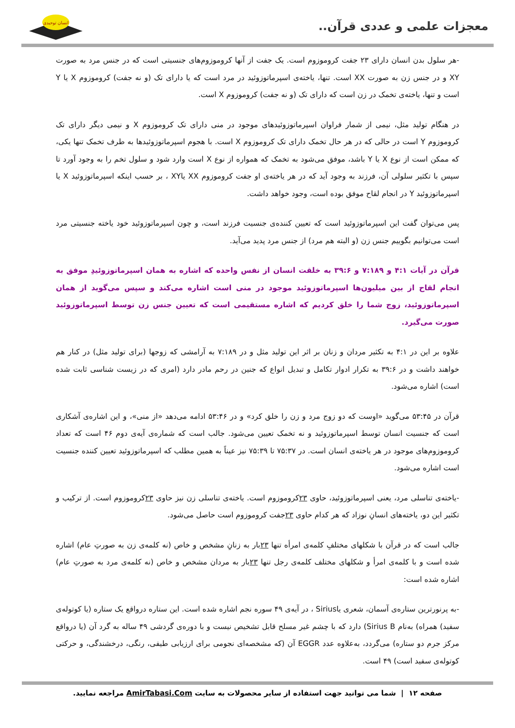معجزات علمی و عددی قرآن..
انسان توحیدی
-هر سلول بدن انسان دارای ۲۳ جفت کروموزوم است. یک جفت از آنها کروموزوم‌های جنسیتی است که در جنس مرد به صورت XY و در جنس زن به صورت XX است. تنها، یاخته‌ی اسپرماتوزوئید در مرد است که یا دارای تک (و نه جفت) کروموزوم X یا Y است و تنها، یاخته‌ی تخمک در زن است که دارای تک (و نه جفت) کروموزوم X است.
در هنگام تولید مثل، نیمی از شمار فراوان اسپرماتوزوئیدهای موجود در منی دارای تک کروموزوم X و نیمی دیگر دارای تک کروموزوم Y است در حالی که در هر حال تخمک دارای تک کروموزوم X است. با هجوم اسپرماتوزوئیدها به طرف تخمک تنها یکی، که ممکن است از نوع X یا Y باشد، موفق می‌شود به تخمک که همواره از نوع X است وارد شود و سلول تخم را به وجود آورد تا سپس با تکثیر سلولی آن، فرزند به وجود آید که در هر یاخته‌ی او جفت کروموزوم XX یاXY ، بر حسب اینکه اسپرماتوزوئید X یا اسپرماتوزوئید Y در انجام لقاح موفق بوده است، وجود خواهد داشت.
پس می‌توان گفت این اسپرماتوزوئید است که تعیین کننده‌ی جنسیت فرزند است، و چون اسپرماتوزوئید خود یاخته جنسیتی مرد است می‌توانیم بگوییم جنس زن (و البته هم مرد) از جنس مرد پدید می‌آید.
قرآن در آیات ۴:۱ و ۷:۱۸۹ و ۳۹:۶ به خلقت انسان از نفس واحده که اشاره به همان اسپرماتوزوئیدِ موفق به انجام لقاح از بین میلیون‌ها اسپرماتوزوئید موجود در منی است اشاره می‌کند و سپس می‌گوید از همان اسپرماتوزوئید، زوج شما را خلق کردیم که اشاره مستقیمی است که تعیین جنس زن توسط اسپرماتوزوئید صورت می‌گیرد.
علاوه بر این در ۴:۱ به تکثیر مردان و زنان بر اثر این تولید مثل و در ۷:۱۸۹ به آرامشی که زوجها (برای تولید مثل) در کنار هم خواهند داشت و در ۳۹:۶ به تکرار ادوار تکامل و تبدیل انواع که جنین در رحم مادر دارد (امری که در زیست شناسی ثابت شده است) اشاره می‌شود.
قرآن در ۵۳:۴۵ می‌گوید «اوست که دو زوج مرد و زن را خلق کرد» و در ۵۳:۴۶ ادامه می‌دهد «از منی»، و این اشاره‌ی آشکاری است که جنسیت انسان توسط اسپرماتوزوئید و نه تخمک تعیین می‌شود. جالب است که شماره‌ی آیه‌ی دوم ۴۶ است که تعداد کروموزوم‌های موجود در هر یاخته‌ی انسان است. در ۷۵:۳۷ تا ۷۵:۳۹ نیز عیناً به همین مطلب که اسپرماتوزوئید تعیین کننده جنسیت است اشاره می‌شود.
-یاخته‌ی تناسلی مرد، یعنی اسپرماتوزوئید، حاوی ۲۳کروموزوم است. یاخته‌ی تناسلی زن نیز حاوی ۲۳کروموزوم است. از ترکیب و تکثیر این دو، یاخته‌های انسانِ نوزاد که هر کدام حاوی ۲۳جفت کروموزوم است حاصل می‌شود.
جالب است که در قرآن با شکلهای مختلفِ کلمه‌ی امرأه تنها ۲۳بار به زنانِ مشخص و خاص (نه کلمه‌ی زن به صورتِ عام) اشاره شده است و با کلمه‌ی امرأ و شکلهای مختلف کلمه‌ی رجل تنها ۲۳بار به مردان مشخص و خاص (نه کلمه‌ی مرد به صورتِ عام) اشاره شده است:
-به پرنورترین ستاره‌ی آسمان، شعری یاSirius ، در آیه‌ی ۴۹ سوره نجم اشاره شده است. این ستاره درواقع یک ستاره (یا کوتوله‌ی سفید) همراه) به‌نام Sirius B) دارد که با چشم غیر مسلح قابل تشخیص نیست و با دوره‌ی گردشی ۴۹ ساله به گرد آن (یا درواقع مرکز جرم دو ستاره) می‌گردد، به‌علاوه عدد EGGR آن (که مشخصه‌ای نجومی برای ارزیابی طیفی، رنگی، درخشندگی، و حرکتی کوتوله‌ی سفید است) ۴۹ است.
صفحه ۱۲ | شما می توانید جهت استفاده از سایر محصولات به سایت AmirTabasi.Com مراجعه نمایید.